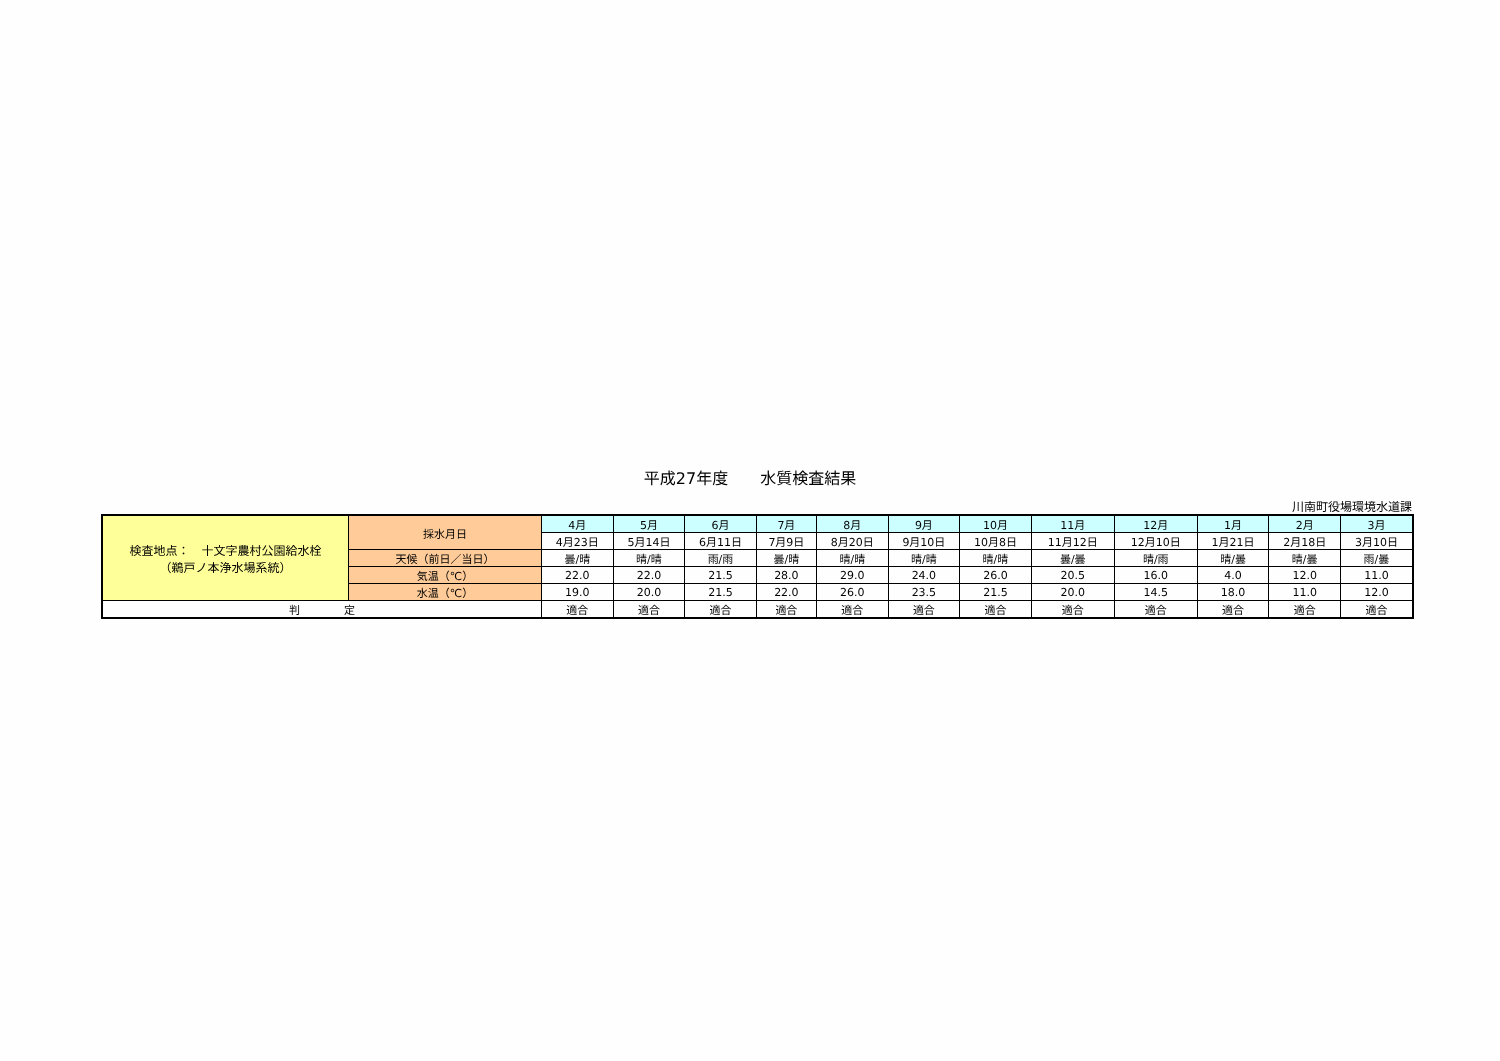平成27年度　　水質検査結果
川南町役場環境水道課
| 検査地点： 十文字農村公園給水栓 （鵜戸ノ本浄水場系統） | 採水月日 | 4月 | 5月 | 6月 | 7月 | 8月 | 9月 | 10月 | 11月 | 12月 | 1月 | 2月 | 3月 |
| | | 4月23日 | 5月14日 | 6月11日 | 7月9日 | 8月20日 | 9月10日 | 10月8日 | 11月12日 | 12月10日 | 1月21日 | 2月18日 | 3月10日 |
| | 天候（前日／当日） | 曇/晴 | 晴/晴 | 雨/雨 | 曇/晴 | 晴/晴 | 晴/晴 | 晴/晴 | 曇/曇 | 晴/雨 | 晴/曇 | 晴/曇 | 雨/曇 |
| | 気温（℃） | 22.0 | 22.0 | 21.5 | 28.0 | 29.0 | 24.0 | 26.0 | 20.5 | 16.0 | 4.0 | 12.0 | 11.0 |
| | 水温（℃） | 19.0 | 20.0 | 21.5 | 22.0 | 26.0 | 23.5 | 21.5 | 20.0 | 14.5 | 18.0 | 11.0 | 12.0 |
| 判 定 | | 適合 | 適合 | 適合 | 適合 | 適合 | 適合 | 適合 | 適合 | 適合 | 適合 | 適合 | 適合 |